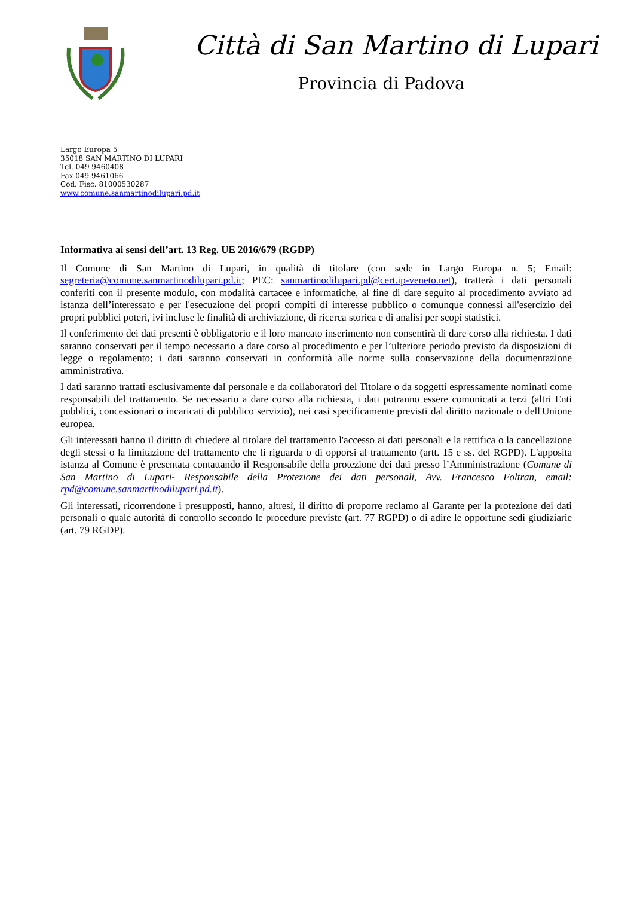Città di San Martino di Lupari
Provincia di Padova
Largo Europa 5
35018 SAN MARTINO DI LUPARI
Tel. 049 9460408
Fax 049 9461066
Cod. Fisc. 81000530287
www.comune.sanmartinodilupari.pd.it
Informativa ai sensi dell’art. 13 Reg. UE 2016/679 (RGDP)
Il Comune di San Martino di Lupari, in qualità di titolare (con sede in Largo Europa n. 5; Email: segreteria@comune.sanmartinodilupari.pd.it; PEC: sanmartinodilupari.pd@cert.ip-veneto.net), tratterà i dati personali conferiti con il presente modulo, con modalità cartacee e informatiche, al fine di dare seguito al procedimento avviato ad istanza dell’interessato e per l'esecuzione dei propri compiti di interesse pubblico o comunque connessi all'esercizio dei propri pubblici poteri, ivi incluse le finalità di archiviazione, di ricerca storica e di analisi per scopi statistici.
Il conferimento dei dati presenti è obbligatorio e il loro mancato inserimento non consentirà di dare corso alla richiesta. I dati saranno conservati per il tempo necessario a dare corso al procedimento e per l’ulteriore periodo previsto da disposizioni di legge o regolamento; i dati saranno conservati in conformità alle norme sulla conservazione della documentazione amministrativa.
I dati saranno trattati esclusivamente dal personale e da collaboratori del Titolare o da soggetti espressamente nominati come responsabili del trattamento. Se necessario a dare corso alla richiesta, i dati potranno essere comunicati a terzi (altri Enti pubblici, concessionari o incaricati di pubblico servizio), nei casi specificamente previsti dal diritto nazionale o dell'Unione europea.
Gli interessati hanno il diritto di chiedere al titolare del trattamento l'accesso ai dati personali e la rettifica o la cancellazione degli stessi o la limitazione del trattamento che li riguarda o di opporsi al trattamento (artt. 15 e ss. del RGPD). L'apposita istanza al Comune è presentata contattando il Responsabile della protezione dei dati presso l’Amministrazione (Comune di San Martino di Lupari- Responsabile della Protezione dei dati personali, Avv. Francesco Foltran, email: rpd@comune.sanmartinodilupari.pd.it).
Gli interessati, ricorrendone i presupposti, hanno, altresì, il diritto di proporre reclamo al Garante per la protezione dei dati personali o quale autorità di controllo secondo le procedure previste (art. 77 RGPD) o di adire le opportune sedi giudiziarie (art. 79 RGDP).